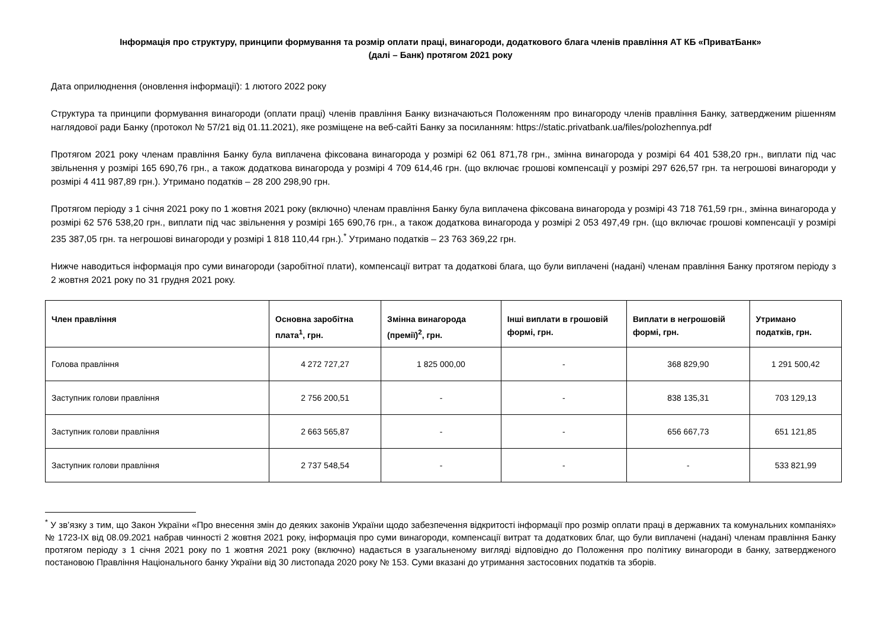Інформація про структуру, принципи формування та розмір оплати праці, винагороди, додаткового блага членів правління АТ КБ «ПриватБанк»
(далі – Банк) протягом 2021 року
Дата оприлюднення (оновлення інформації): 1 лютого 2022 року
Структура та принципи формування винагороди (оплати праці) членів правління Банку визначаються Положенням про винагороду членів правління Банку, затвердженим рішенням наглядової ради Банку (протокол № 57/21 від 01.11.2021), яке розміщене на веб-сайті Банку за посиланням: https://static.privatbank.ua/files/polozhennya.pdf
Протягом 2021 року членам правління Банку була виплачена фіксована винагорода у розмірі 62 061 871,78 грн., змінна винагорода у розмірі 64 401 538,20 грн., виплати під час звільнення у розмірі 165 690,76 грн., а також додаткова винагорода у розмірі 4 709 614,46 грн. (що включає грошові компенсації у розмірі 297 626,57 грн. та негрошові винагороди у розмірі 4 411 987,89 грн.). Утримано податків – 28 200 298,90 грн.
Протягом періоду з 1 січня 2021 року по 1 жовтня 2021 року (включно) членам правління Банку була виплачена фіксована винагорода у розмірі 43 718 761,59 грн., змінна винагорода у розмірі 62 576 538,20 грн., виплати під час звільнення у розмірі 165 690,76 грн., а також додаткова винагорода у розмірі 2 053 497,49 грн. (що включає грошові компенсації у розмірі 235 387,05 грн. та негрошові винагороди у розмірі 1 818 110,44 грн.).<sup>*</sup> Утримано податків – 23 763 369,22 грн.
Нижче наводиться інформація про суми винагороди (заробітної плати), компенсації витрат та додаткові блага, що були виплачені (надані) членам правління Банку протягом періоду з 2 жовтня 2021 року по 31 грудня 2021 року.
| Член правління | Основна заробітна плата<sup>1</sup>, грн. | Змінна винагорода (премії)<sup>2</sup>, грн. | Інші виплати в грошовій формі, грн. | Виплати в негрошовій формі, грн. | Утримано податків, грн. |
| --- | --- | --- | --- | --- | --- |
| Голова правління | 4 272 727,27 | 1 825 000,00 | - | 368 829,90 | 1 291 500,42 |
| Заступник голови правління | 2 756 200,51 | - | - | 838 135,31 | 703 129,13 |
| Заступник голови правління | 2 663 565,87 | - | - | 656 667,73 | 651 121,85 |
| Заступник голови правління | 2 737 548,54 | - | - | - | 533 821,99 |
<sup>*</sup> У зв’язку з тим, що Закон України «Про внесення змін до деяких законів України щодо забезпечення відкритості інформації про розмір оплати праці в державних та комунальних компаніях» № 1723-IX від 08.09.2021 набрав чинності 2 жовтня 2021 року, інформація про суми винагороди, компенсації витрат та додаткових благ, що були виплачені (надані) членам правління Банку протягом періоду з 1 січня 2021 року по 1 жовтня 2021 року (включно) надається в узагальненому вигляді відповідно до Положення про політику винагороди в банку, затвердженого постановою Правління Національного банку України від 30 листопада 2020 року № 153. Суми вказані до утримання застосовних податків та зборів.